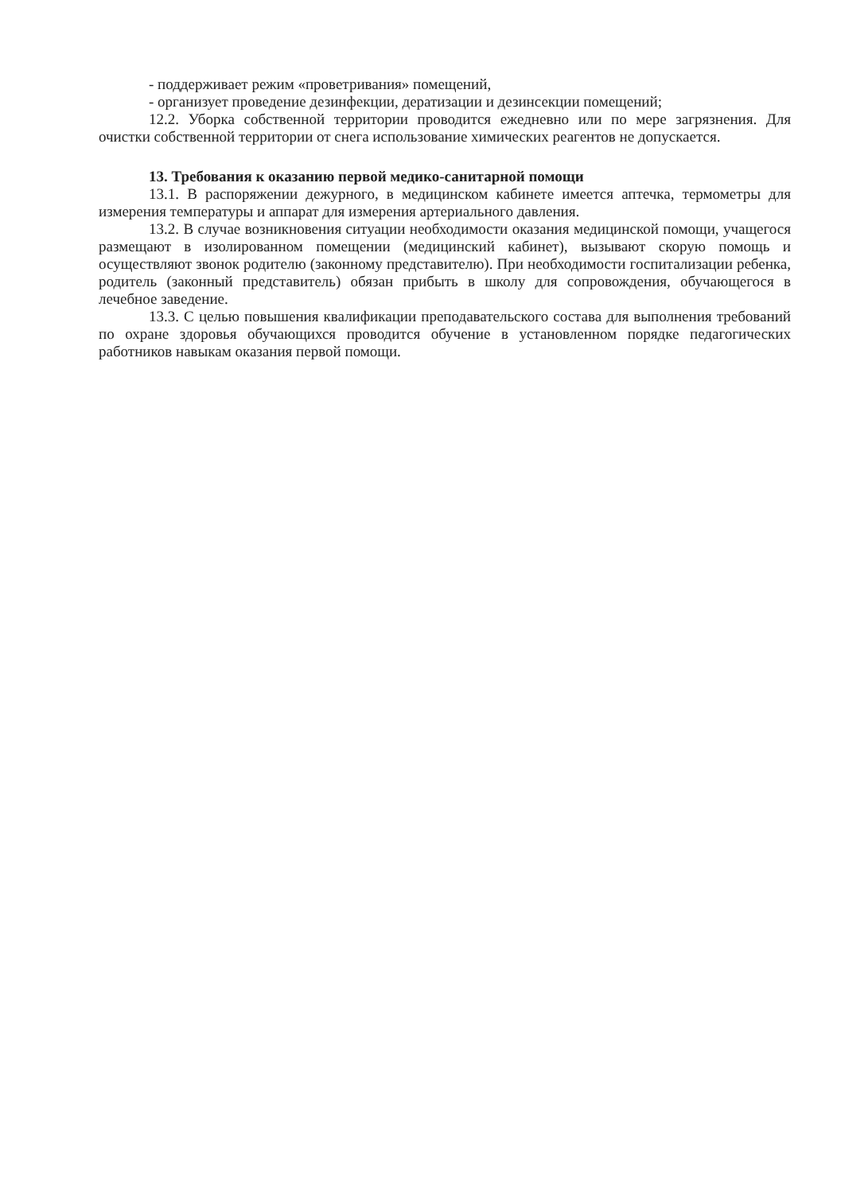- поддерживает режим «проветривания» помещений,
- организует проведение дезинфекции, дератизации и дезинсекции помещений;
12.2. Уборка собственной территории проводится ежедневно или по мере загрязнения. Для очистки собственной территории от снега использование химических реагентов не допускается.
13. Требования к оказанию первой медико-санитарной помощи
13.1. В распоряжении дежурного, в медицинском кабинете имеется аптечка, термометры для измерения температуры и аппарат для измерения артериального давления.
13.2. В случае возникновения ситуации необходимости оказания медицинской помощи, учащегося размещают в изолированном помещении (медицинский кабинет), вызывают скорую помощь и осуществляют звонок родителю (законному представителю). При необходимости госпитализации ребенка, родитель (законный представитель) обязан прибыть в школу для сопровождения, обучающегося в лечебное заведение.
13.3. С целью повышения квалификации преподавательского состава для выполнения требований по охране здоровья обучающихся проводится обучение в установленном порядке педагогических работников навыкам оказания первой помощи.